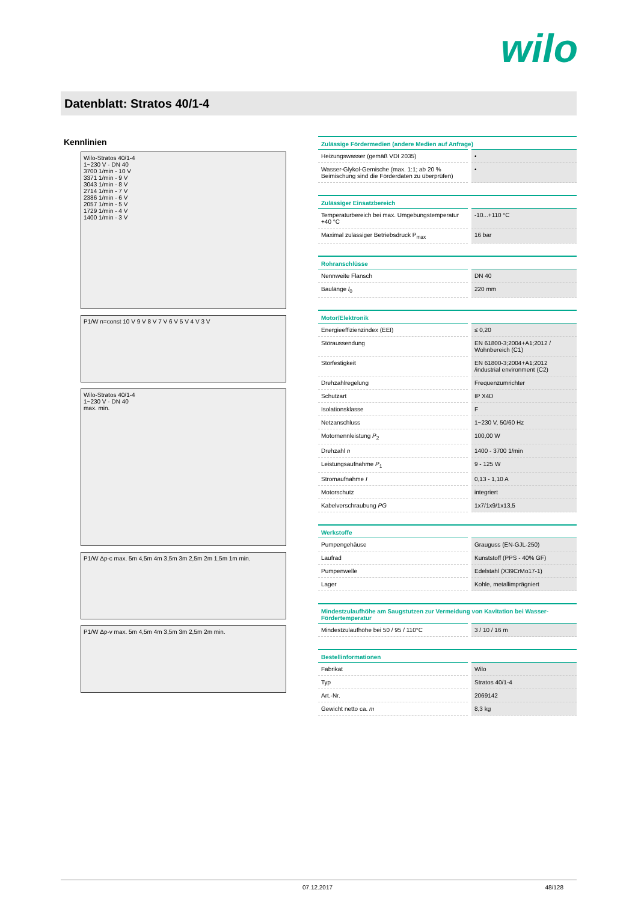wilo
Datenblatt: Stratos 40/1-4
Kennlinien
Wilo-Stratos 40/1-4
1~230 V - DN 40
3700 1/min - 10 V
3371 1/min - 9 V
3043 1/min - 8 V
2714 1/min - 7 V
2386 1/min - 6 V
2057 1/min - 5 V
1729 1/min - 4 V
1400 1/min - 3 V
P1/W n=const 10 V 9 V 8 V 7 V 6 V 5 V 4 V 3 V
Wilo-Stratos 40/1-4
1~230 V - DN 40
max. min.
P1/W Δp-c max. 5m 4,5m 4m 3,5m 3m 2,5m 2m 1,5m 1m min.
P1/W Δp-v max. 5m 4,5m 4m 3,5m 3m 2,5m 2m min.
| Zulässige Fördermedien (andere Medien auf Anfrage) | |
| --- | --- |
| Heizungswasser (gemäß VDI 2035) | • |
| Wasser-Glykol-Gemische (max. 1:1; ab 20 % Beimischung sind die Förderdaten zu überprüfen) | • |
| Zulässiger Einsatzbereich | |
| --- | --- |
| Temperaturbereich bei max. Umgebungstemperatur +40 °C | -10...+110 °C |
| Maximal zulässiger Betriebsdruck P<sub>max</sub> | 16 bar |
| Rohranschlüsse | |
| --- | --- |
| Nennweite Flansch | DN 40 |
| Baulänge l<sub>0</sub> | 220 mm |
| Motor/Elektronik | |
| --- | --- |
| Energieeffizienzindex (EEI) | ≤ 0,20 |
| Störaussendung | EN 61800-3;2004+A1;2012 / Wohnbereich (C1) |
| Störfestigkeit | EN 61800-3;2004+A1;2012 /industrial environment (C2) |
| Drehzahlregelung | Frequenzumrichter |
| Schutzart | IP X4D |
| Isolationsklasse | F |
| Netzanschluss | 1~230 V, 50/60 Hz |
| Motornennleistung P<sub>2</sub> | 100,00 W |
| Drehzahl n | 1400 - 3700 1/min |
| Leistungsaufnahme P<sub>1</sub> | 9 - 125 W |
| Stromaufnahme I | 0,13 - 1,10 A |
| Motorschutz | integriert |
| Kabelverschraubung PG | 1x7/1x9/1x13,5 |
| Werkstoffe | |
| --- | --- |
| Pumpengehäuse | Grauguss (EN-GJL-250) |
| Laufrad | Kunststoff (PPS - 40% GF) |
| Pumpenwelle | Edelstahl (X39CrMo17-1) |
| Lager | Kohle, metallimprägniert |
| Mindestzulaufhöhe am Saugstutzen zur Vermeidung von Kavitation bei Wasser-Fördertemperatur | |
| --- | --- |
| Mindestzulaufhöhe bei 50 / 95 / 110°C | 3 / 10 / 16 m |
| Bestellinformationen | |
| --- | --- |
| Fabrikat | Wilo |
| Typ | Stratos 40/1-4 |
| Art.-Nr. | 2069142 |
| Gewicht netto ca. m | 8,3 kg |
07.12.2017 48/128